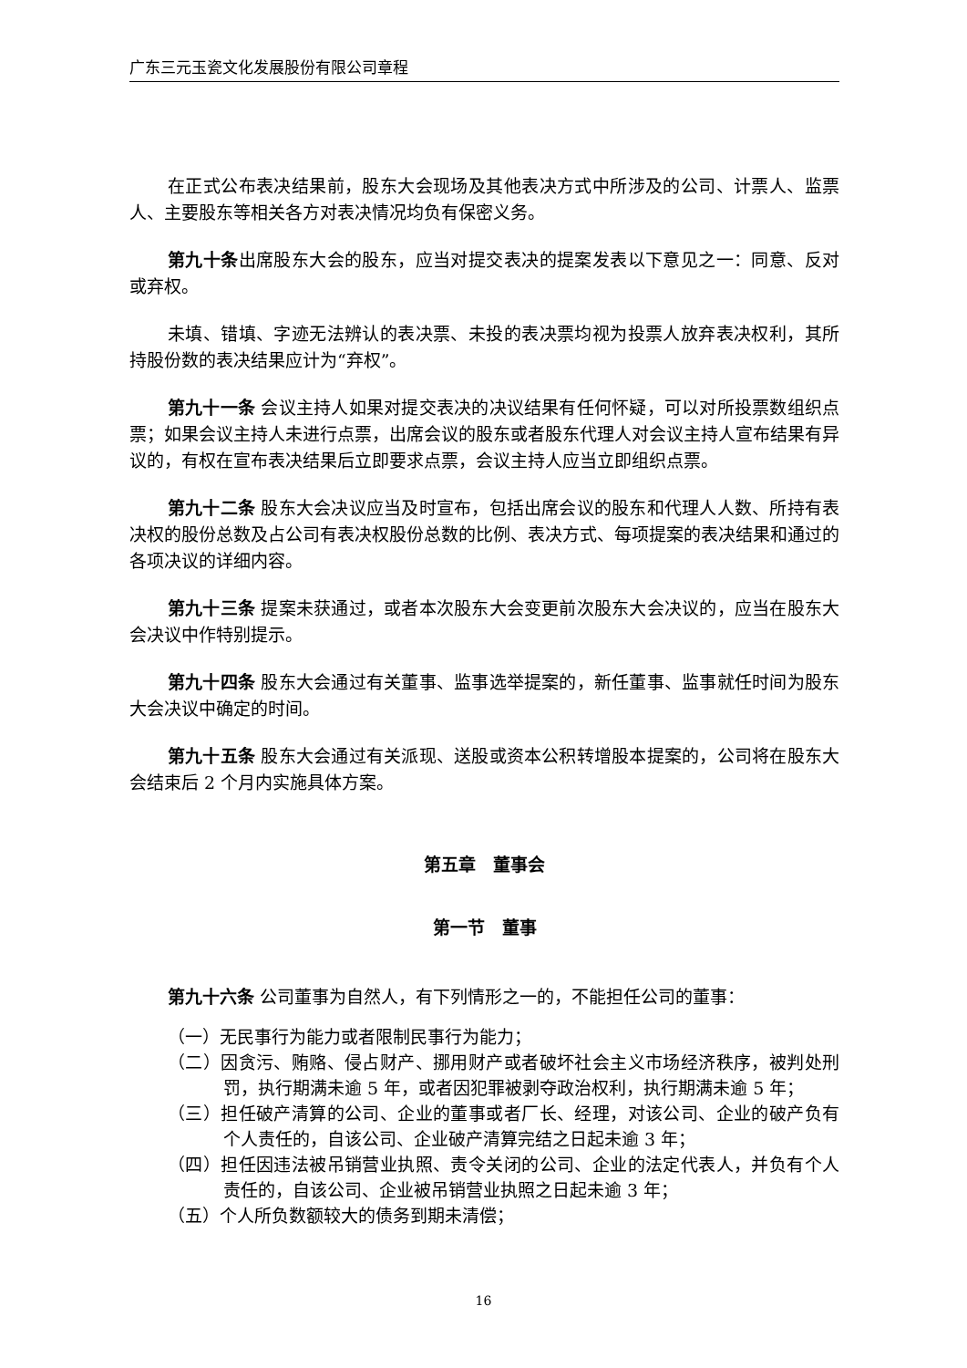广东三元玉瓷文化发展股份有限公司章程
在正式公布表决结果前，股东大会现场及其他表决方式中所涉及的公司、计票人、监票人、主要股东等相关各方对表决情况均负有保密义务。
第九十条出席股东大会的股东，应当对提交表决的提案发表以下意见之一：同意、反对或弃权。
未填、错填、字迹无法辨认的表决票、未投的表决票均视为投票人放弃表决权利，其所持股份数的表决结果应计为“弃权”。
第九十一条 会议主持人如果对提交表决的决议结果有任何怀疑，可以对所投票数组织点票；如果会议主持人未进行点票，出席会议的股东或者股东代理人对会议主持人宣布结果有异议的，有权在宣布表决结果后立即要求点票，会议主持人应当立即组织点票。
第九十二条 股东大会决议应当及时宣布，包括出席会议的股东和代理人人数、所持有表决权的股份总数及占公司有表决权股份总数的比例、表决方式、每项提案的表决结果和通过的各项决议的详细内容。
第九十三条 提案未获通过，或者本次股东大会变更前次股东大会决议的，应当在股东大会决议中作特别提示。
第九十四条 股东大会通过有关董事、监事选举提案的，新任董事、监事就任时间为股东大会决议中确定的时间。
第九十五条 股东大会通过有关派现、送股或资本公积转增股本提案的，公司将在股东大会结束后 2 个月内实施具体方案。
第五章　董事会
第一节　董事
第九十六条 公司董事为自然人，有下列情形之一的，不能担任公司的董事：
（一）无民事行为能力或者限制民事行为能力；
（二）因贪污、贿赂、侵占财产、挪用财产或者破坏社会主义市场经济秩序，被判处刑罚，执行期满未逾 5 年，或者因犯罪被剥夺政治权利，执行期满未逾 5 年；
（三）担任破产清算的公司、企业的董事或者厂长、经理，对该公司、企业的破产负有个人责任的，自该公司、企业破产清算完结之日起未逾 3 年；
（四）担任因违法被吊销营业执照、责令关闭的公司、企业的法定代表人，并负有个人责任的，自该公司、企业被吊销营业执照之日起未逾 3 年；
（五）个人所负数额较大的债务到期未清偿；
16